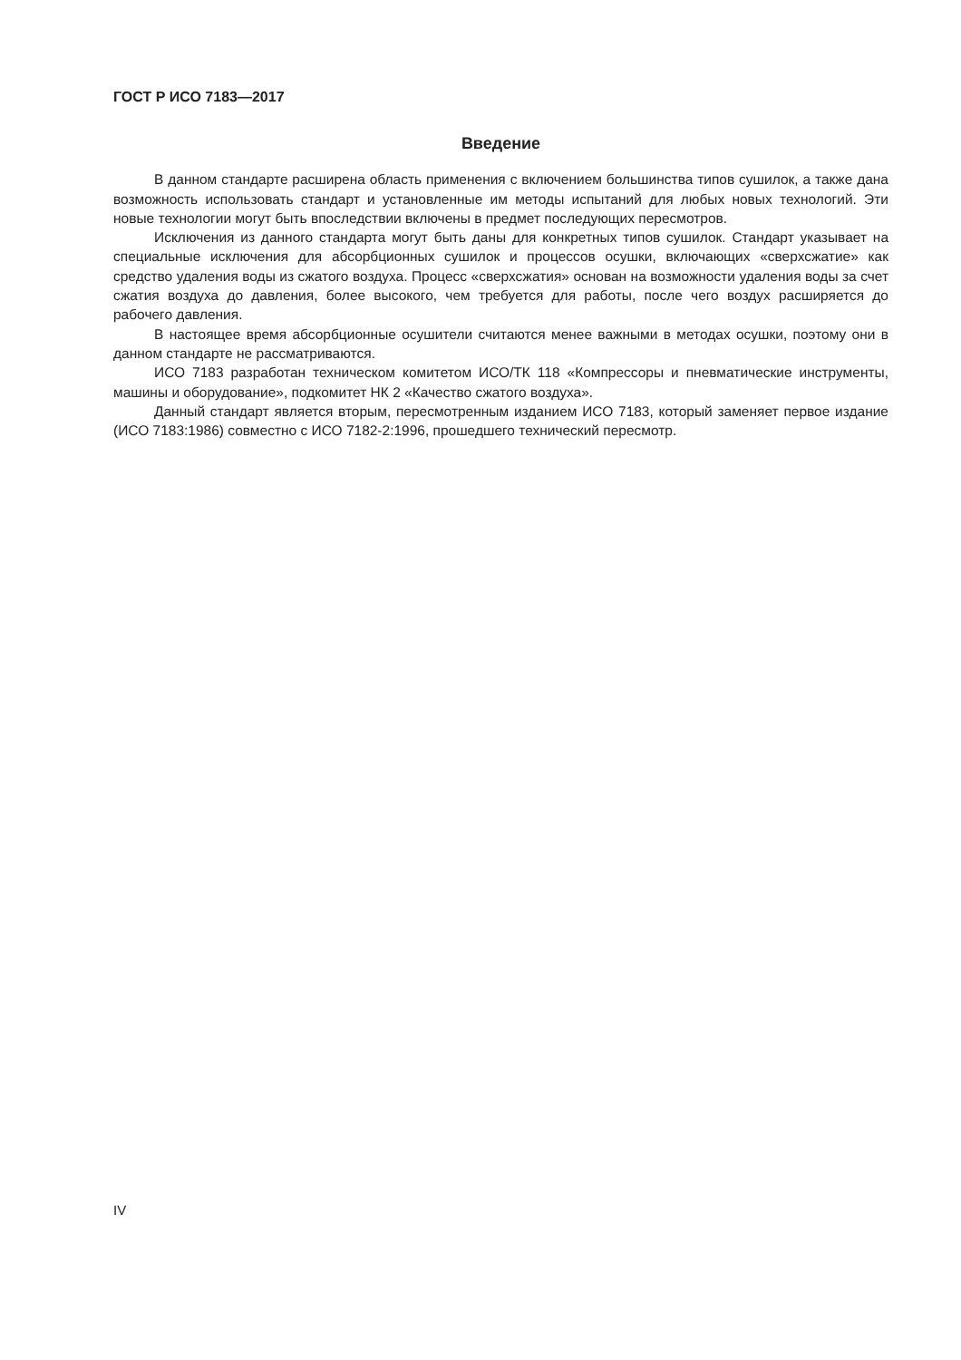ГОСТ Р ИСО 7183—2017
Введение
В данном стандарте расширена область применения с включением большинства типов сушилок, а также дана возможность использовать стандарт и установленные им методы испытаний для любых новых технологий. Эти новые технологии могут быть впоследствии включены в предмет последующих пересмотров.
Исключения из данного стандарта могут быть даны для конкретных типов сушилок. Стандарт указывает на специальные исключения для абсорбционных сушилок и процессов осушки, включающих «сверхсжатие» как средство удаления воды из сжатого воздуха. Процесс «сверхсжатия» основан на возможности удаления воды за счет сжатия воздуха до давления, более высокого, чем требуется для работы, после чего воздух расширяется до рабочего давления.
В настоящее время абсорбционные осушители считаются менее важными в методах осушки, поэтому они в данном стандарте не рассматриваются.
ИСО 7183 разработан техническом комитетом ИСО/ТК 118 «Компрессоры и пневматические инструменты, машины и оборудование», подкомитет НК 2 «Качество сжатого воздуха».
Данный стандарт является вторым, пересмотренным изданием ИСО 7183, который заменяет первое издание (ИСО 7183:1986) совместно с ИСО 7182-2:1996, прошедшего технический пересмотр.
IV